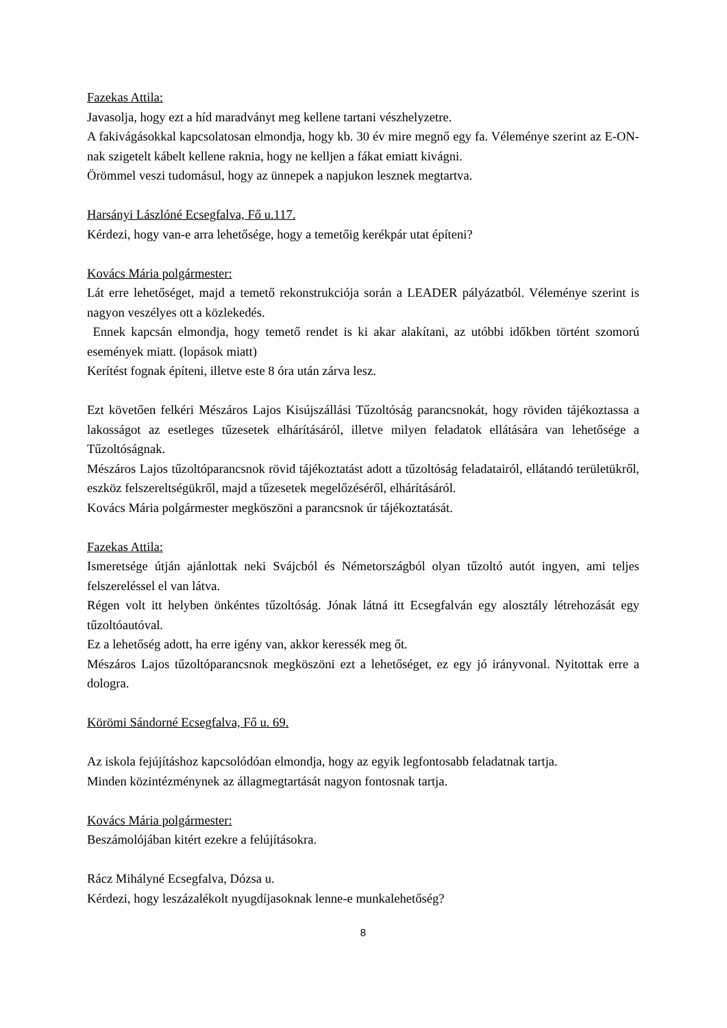Fazekas Attila:
Javasolja, hogy ezt a híd maradványt meg kellene tartani vészhelyzetre.
A fakivágásokkal kapcsolatosan elmondja, hogy kb. 30 év mire megnő egy fa. Véleménye szerint az E-ON-nak szigetelt kábelt kellene raknia, hogy ne kelljen a fákat emiatt kivágni.
Örömmel veszi tudomásul, hogy az ünnepek a napjukon lesznek megtartva.
Harsányi Lászlóné Ecsegfalva, Fő u.117.
Kérdezi, hogy van-e arra lehetősége, hogy a temetőig kerékpár utat építeni?
Kovács Mária polgármester:
Lát erre lehetőséget, majd a temető rekonstrukciója során a LEADER pályázatból. Véleménye szerint is nagyon veszélyes ott a közlekedés.
Ennek kapcsán elmondja, hogy temető rendet is ki akar alakítani, az utóbbi időkben történt szomorú események miatt. (lopások miatt)
Kerítést fognak építeni, illetve este 8 óra után zárva lesz.
Ezt követően felkéri Mészáros Lajos Kisújszállási Tűzoltóság parancsnokát, hogy röviden tájékoztassa a lakosságot az esetleges tűzesetek elhárításáról, illetve milyen feladatok ellátására van lehetősége a Tűzoltóságnak.
Mészáros Lajos tűzoltóparancsnok rövid tájékoztatást adott a tűzoltóság feladatairól, ellátandó területükről, eszköz felszereltségükről, majd a tűzesetek megelőzéséről, elhárításáról.
Kovács Mária polgármester megköszöni a parancsnok úr tájékoztatását.
Fazekas Attila:
Ismeretsége útján ajánlottak neki Svájcból és Németországból olyan tűzoltó autót ingyen, ami teljes felszereléssel el van látva.
Régen volt itt helyben önkéntes tűzoltóság. Jónak látná itt Ecsegfalván egy alosztály létrehozását egy tűzoltóautóval.
Ez a lehetőség adott, ha erre igény van, akkor keressék meg őt.
Mészáros Lajos tűzoltóparancsnok megköszöni ezt a lehetőséget, ez egy jó irányvonal. Nyitottak erre a dologra.
Körömi Sándorné Ecsegfalva, Fő u. 69.
Az iskola fejújításhoz kapcsolódóan elmondja, hogy az egyik legfontosabb feladatnak tartja.
Minden közintézménynek az állagmegtartását nagyon fontosnak tartja.
Kovács Mária polgármester:
Beszámolójában kitért ezekre a felújításokra.
Rácz Mihályné Ecsegfalva, Dózsa u.
Kérdezi, hogy leszázalékolt nyugdíjasoknak lenne-e munkalehetőség?
8